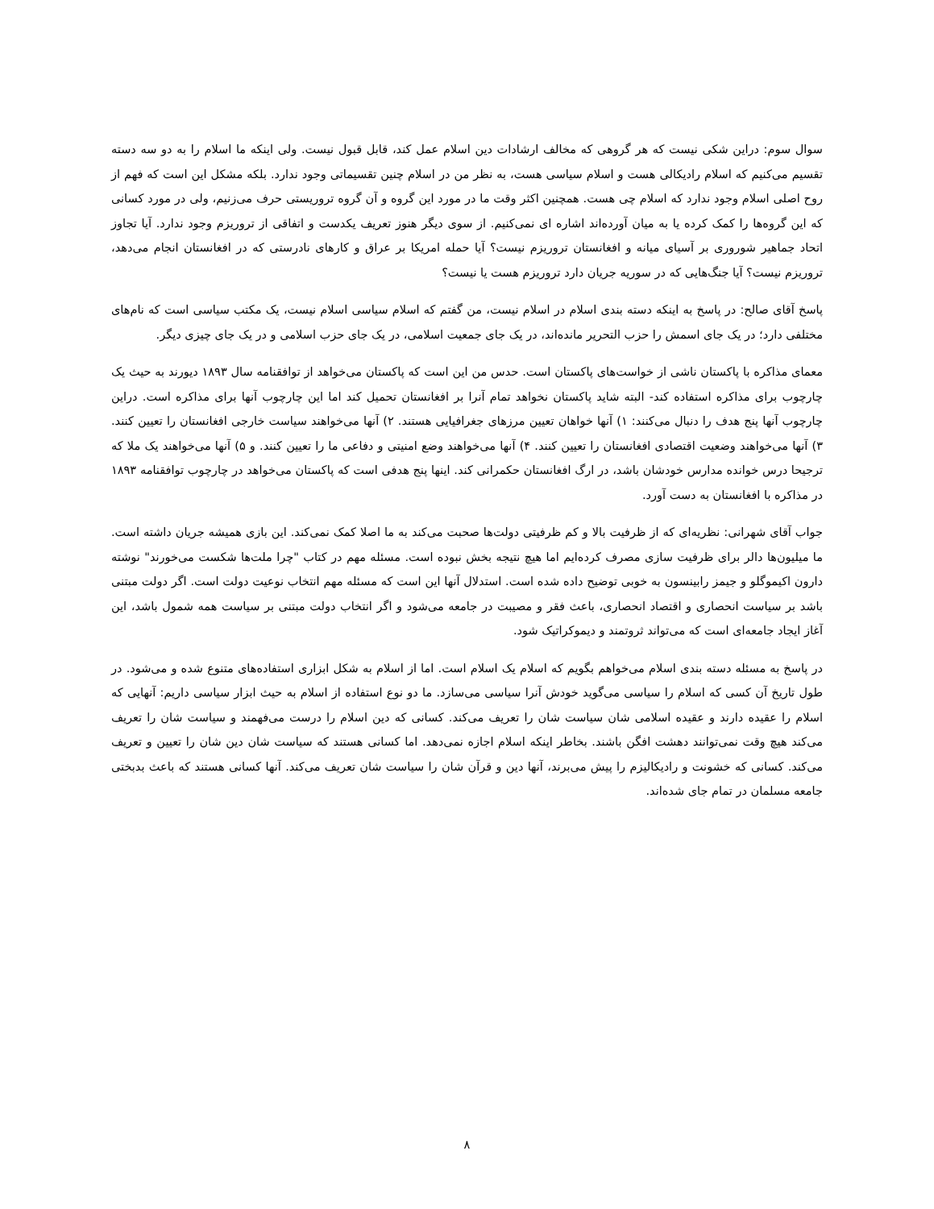سوال سوم: دراین شکی نیست که هر گروهی که مخالف ارشادات دین اسلام عمل کند، قابل قبول نیست. ولی اینکه ما اسلام را به دو سه دسته تقسیم می‌کنیم که اسلام رادیکالی هست و اسلام سیاسی هست، به نظر من در اسلام چنین تقسیماتی وجود ندارد. بلکه مشکل این است که فهم از روح اصلی اسلام وجود ندارد که اسلام چی هست. همچنین اکثر وقت ما در مورد این گروه و آن گروه تروریستی حرف می‌زنیم، ولی در مورد کسانی که این گروه‌ها را کمک کرده یا به میان آورده‌اند اشاره ای نمی‌کنیم. از سوی دیگر هنوز تعریف یکدست و اتفاقی از تروریزم وجود ندارد. آیا تجاوز اتحاد جماهیر شوروری بر آسیای میانه و افغانستان تروریزم نیست؟ آیا حمله امریکا بر عراق و کارهای نادرستی که در افغانستان انجام می‌دهد، تروریزم نیست؟ آیا جنگ‌هایی که در سوریه جریان دارد تروریزم هست یا نیست؟
پاسخ آقای صالح: در پاسخ به اینکه دسته بندی اسلام در اسلام نیست، من گفتم که اسلام سیاسی اسلام نیست، یک مکتب سیاسی است که نام‌های مختلفی دارد؛ در یک جای اسمش را حزب التحریر مانده‌اند، در یک جای جمعیت اسلامی، در یک جای حزب اسلامی و در یک جای چیزی دیگر.
معمای مذاکره با پاکستان ناشی از خواست‌های پاکستان است. حدس من این است که پاکستان می‌خواهد از توافقنامه سال ۱۸۹۳ دیورند به حیث یک چارچوب برای مذاکره استفاده کند- البته شاید پاکستان نخواهد تمام آنرا بر افغانستان تحمیل کند اما این چارچوب آنها برای مذاکره است. دراین چارچوب آنها پنج هدف را دنبال می‌کنند: ۱) آنها خواهان تعیین مرزهای جغرافیایی هستند. ۲) آنها می‌خواهند سیاست خارجی افغانستان را تعیین کنند. ۳) آنها می‌خواهند وضعیت اقتصادی افغانستان را تعیین کنند. ۴) آنها می‌خواهند وضع امنیتی و دفاعی ما را تعیین کنند. و ۵) آنها می‌خواهند یک ملا که ترجیحا درس خوانده مدارس خودشان باشد، در ارگ افغانستان حکمرانی کند. اینها پنج هدفی است که پاکستان می‌خواهد در چارچوب توافقنامه ۱۸۹۳ در مذاکره با افغانستان به دست آورد.
جواب آقای شهرانی: نظریه‌ای که از ظرفیت بالا و کم ظرفیتی دولت‌ها صحبت می‌کند به ما اصلا کمک نمی‌کند. این بازی همیشه جریان داشته است. ما میلیون‌ها دالر برای ظرفیت سازی مصرف کرده‌ایم اما هیچ نتیجه بخش نبوده است. مسئله مهم در کتاب "چرا ملت‌ها شکست می‌خورند" نوشته دارون اکیموگلو و جیمز رابینسون به خوبی توضیح داده شده است. استدلال آنها این است که مسئله مهم انتخاب نوعیت دولت است. اگر دولت مبتنی باشد بر سیاست انحصاری و اقتصاد انحصاری، باعث فقر و مصیبت در جامعه می‌شود و اگر انتخاب دولت مبتنی بر سیاست همه شمول باشد، این آغاز ایجاد جامعه‌ای است که می‌تواند ثروتمند و دیموکراتیک شود.
در پاسخ به مسئله دسته بندی اسلام می‌خواهم بگویم که اسلام یک اسلام است. اما از اسلام به شکل ابزاری استفاده‌های متنوع شده و می‌شود. در طول تاریخ آن کسی که اسلام را سیاسی می‌گوید خودش آنرا سیاسی می‌سازد. ما دو نوع استفاده از اسلام به حیث ابزار سیاسی داریم: آنهایی که اسلام را عقیده دارند و عقیده اسلامی شان سیاست شان را تعریف می‌کند. کسانی که دین اسلام را درست می‌فهمند و سیاست شان را تعریف می‌کند هیچ وقت نمی‌توانند دهشت افگن باشند. بخاطر اینکه اسلام اجازه نمی‌دهد. اما کسانی هستند که سیاست شان دین شان را تعیین و تعریف می‌کند. کسانی که خشونت و رادیکالیزم را پیش می‌برند، آنها دین و قرآن شان را سیاست شان تعریف می‌کند. آنها کسانی هستند که باعث بدبختی جامعه مسلمان در تمام جای شده‌اند.
۸